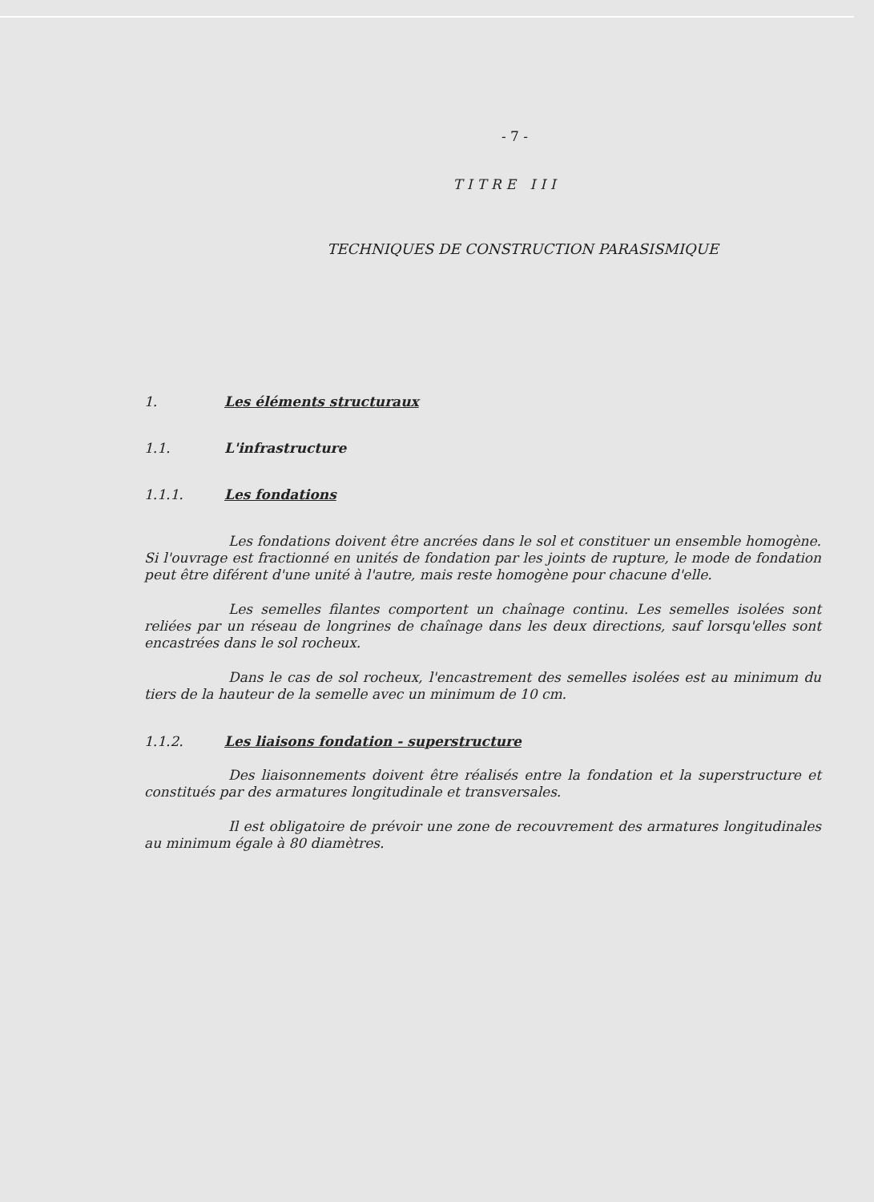- 7 -
TITRE III
TECHNIQUES DE CONSTRUCTION PARASISMIQUE
1. Les éléments structuraux
1.1. L'infrastructure
1.1.1. Les fondations
Les fondations doivent être ancrées dans le sol et constituer un ensemble homogène. Si l'ouvrage est fractionné en unités de fondation par les joints de rupture, le mode de fondation peut être diférent d'une unité à l'autre, mais reste homogène pour chacune d'elle.
Les semelles filantes comportent un chaînage continu. Les semelles isolées sont reliées par un réseau de longrines de chaînage dans les deux directions, sauf lorsqu'elles sont encastrées dans le sol rocheux.
Dans le cas de sol rocheux, l'encastrement des semelles isolées est au minimum du tiers de la hauteur de la semelle avec un minimum de 10 cm.
1.1.2. Les liaisons fondation - superstructure
Des liaisonnements doivent être réalisés entre la fondation et la superstructure et constitués par des armatures longitudinale et transversales.
Il est obligatoire de prévoir une zone de recouvrement des armatures longitudinales au minimum égale à 80 diamètres.